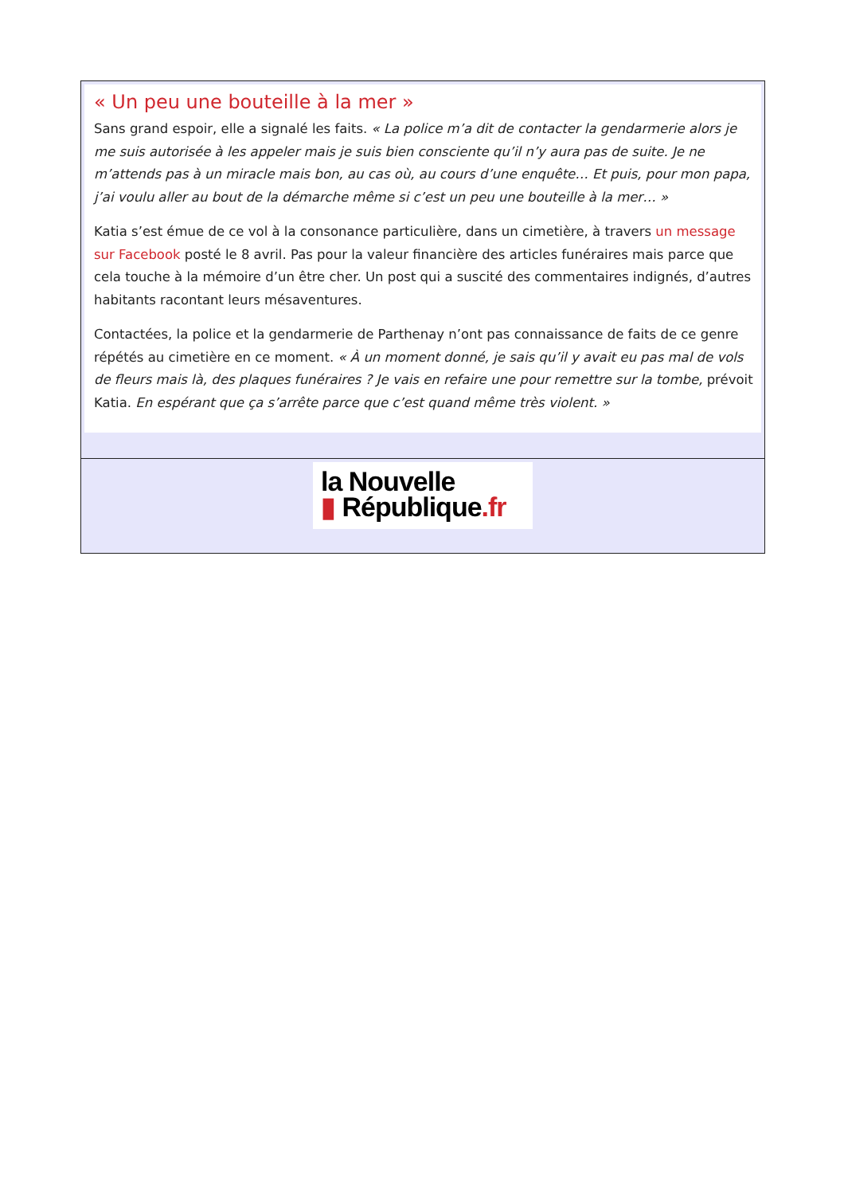« Un peu une bouteille à la mer »
Sans grand espoir, elle a signalé les faits. « La police m’a dit de contacter la gendarmerie alors je me suis autorisée à les appeler mais je suis bien consciente qu’il n’y aura pas de suite. Je ne m’attends pas à un miracle mais bon, au cas où, au cours d’une enquête… Et puis, pour mon papa, j’ai voulu aller au bout de la démarche même si c’est un peu une bouteille à la mer… »
Katia s’est émue de ce vol à la consonance particulière, dans un cimetière, à travers un message sur Facebook posté le 8 avril. Pas pour la valeur financière des articles funéraires mais parce que cela touche à la mémoire d’un être cher. Un post qui a suscité des commentaires indignés, d’autres habitants racontant leurs mésaventures.
Contactées, la police et la gendarmerie de Parthenay n’ont pas connaissance de faits de ce genre répétés au cimetière en ce moment. « À un moment donné, je sais qu’il y avait eu pas mal de vols de fleurs mais là, des plaques funéraires ? Je vais en refaire une pour remettre sur la tombe, prévoit Katia. En espérant que ça s’arrête parce que c’est quand même très violent. »
la Nouvelle
▮ République.fr